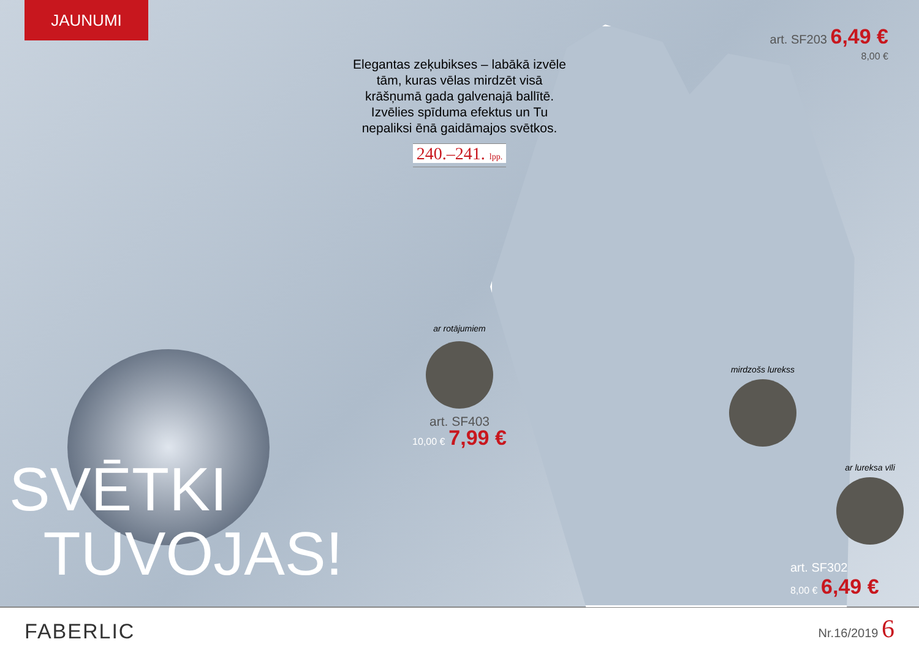JAUNUMI
SVĒTKI
TUVOJAS!
Elegantas zeķubikses – labākā izvēle tām, kuras vēlas mirdzēt visā krāšņumā gada galvenajā ballītē. Izvēlies spīduma efektus un Tu nepaliksi ēnā gaidāmajos svētkos.
240.–241. lpp.
ar rotājumiem
art. SF403
10,00 € 7,99 €
art. SF203 6,49 €
8,00 €
mirdzošs lurekss
ar lureksa vīli
art. SF302
8,00 € 6,49 €
FABERLIC
Nr.16/2019 6